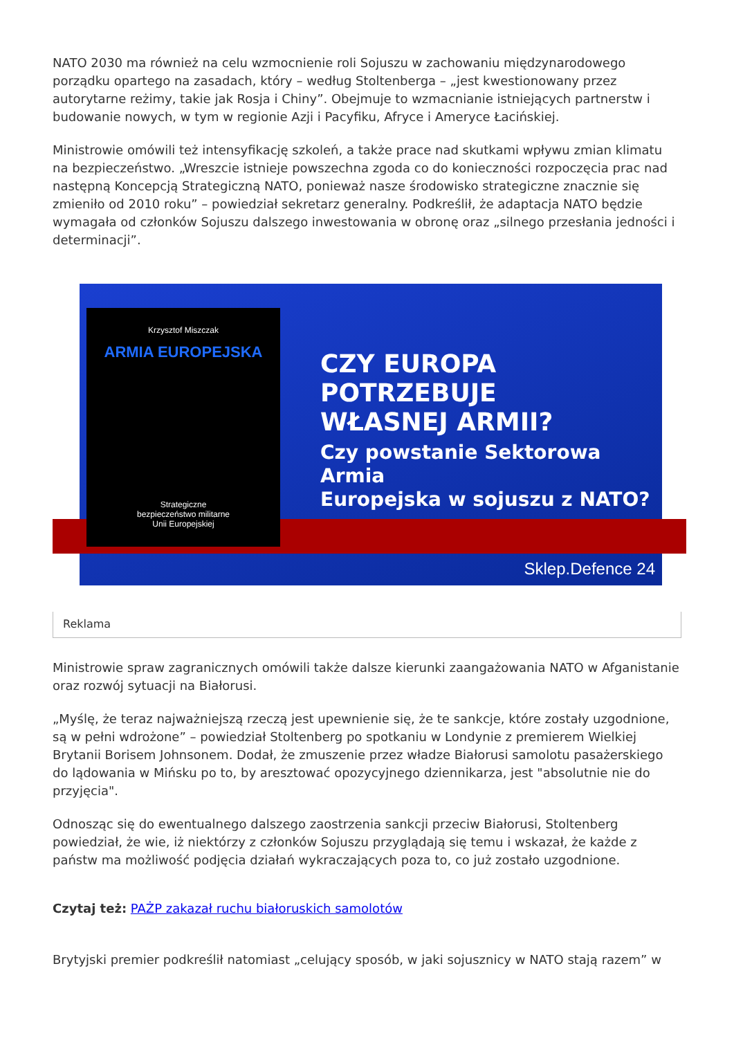NATO 2030 ma również na celu wzmocnienie roli Sojuszu w zachowaniu międzynarodowego porządku opartego na zasadach, który – według Stoltenberga – „jest kwestionowany przez autorytarne reżimy, takie jak Rosja i Chiny”. Obejmuje to wzmacnianie istniejących partnerstw i budowanie nowych, w tym w regionie Azji i Pacyfiku, Afryce i Ameryce Łacińskiej.
Ministrowie omówili też intensyfikację szkoleń, a także prace nad skutkami wpływu zmian klimatu na bezpieczeństwo. „Wreszcie istnieje powszechna zgoda co do konieczności rozpoczęcia prac nad następną Koncepcją Strategiczną NATO, ponieważ nasze środowisko strategiczne znacznie się zmieniło od 2010 roku” – powiedział sekretarz generalny. Podkreślił, że adaptacja NATO będzie wymagała od członków Sojuszu dalszego inwestowania w obronę oraz „silnego przesłania jedności i determinacji”.
Krzysztof Miszczak
ARMIA EUROPEJSKA
Strategiczne
bezpieczeństwo militarne
Unii Europejskiej
CZY EUROPA POTRZEBUJE
WŁASNEJ ARMII?
Czy powstanie Sektorowa Armia
Europejska w sojuszu z NATO?
Sklep.Defence 24
Reklama
Ministrowie spraw zagranicznych omówili także dalsze kierunki zaangażowania NATO w Afganistanie oraz rozwój sytuacji na Białorusi.
„Myślę, że teraz najważniejszą rzeczą jest upewnienie się, że te sankcje, które zostały uzgodnione, są w pełni wdrożone” – powiedział Stoltenberg po spotkaniu w Londynie z premierem Wielkiej Brytanii Borisem Johnsonem. Dodał, że zmuszenie przez władze Białorusi samolotu pasażerskiego do lądowania w Mińsku po to, by aresztować opozycyjnego dziennikarza, jest "absolutnie nie do przyjęcia".
Odnosząc się do ewentualnego dalszego zaostrzenia sankcji przeciw Białorusi, Stoltenberg powiedział, że wie, iż niektórzy z członków Sojuszu przyglądają się temu i wskazał, że każde z państw ma możliwość podjęcia działań wykraczających poza to, co już zostało uzgodnione.
Czytaj też: PAŻP zakazał ruchu białoruskich samolotów
Brytyjski premier podkreślił natomiast „celujący sposób, w jaki sojusznicy w NATO stają razem” w